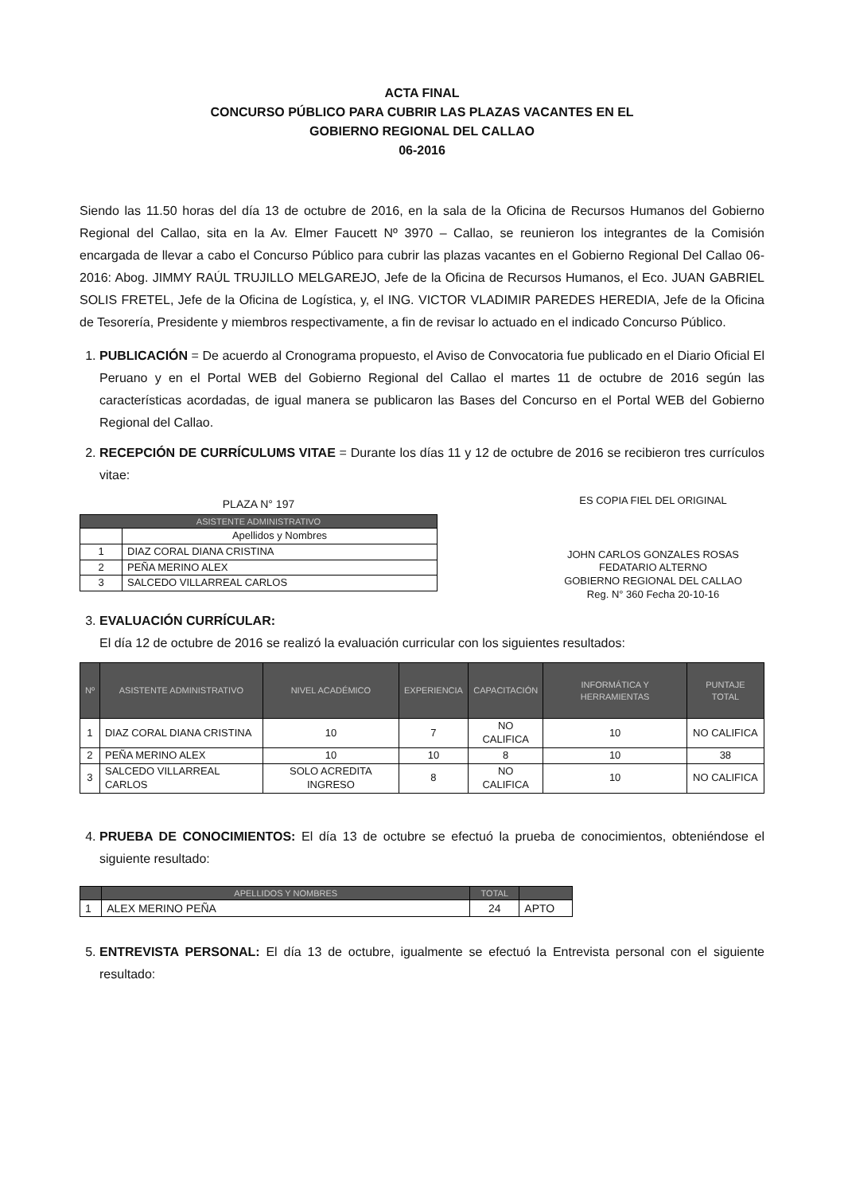ACTA FINAL
CONCURSO PÚBLICO PARA CUBRIR LAS PLAZAS VACANTES EN EL
GOBIERNO REGIONAL DEL CALLAO
06-2016
Siendo las 11.50 horas del día 13 de octubre de 2016, en la sala de la Oficina de Recursos Humanos del Gobierno Regional del Callao, sita en la Av. Elmer Faucett Nº 3970 – Callao, se reunieron los integrantes de la Comisión encargada de llevar a cabo el Concurso Público para cubrir las plazas vacantes en el Gobierno Regional Del Callao 06-2016: Abog. JIMMY RAÚL TRUJILLO MELGAREJO, Jefe de la Oficina de Recursos Humanos, el Eco. JUAN GABRIEL SOLIS FRETEL, Jefe de la Oficina de Logística, y, el ING. VICTOR VLADIMIR PAREDES HEREDIA, Jefe de la Oficina de Tesorería, Presidente y miembros respectivamente, a fin de revisar lo actuado en el indicado Concurso Público.
1. PUBLICACIÓN = De acuerdo al Cronograma propuesto, el Aviso de Convocatoria fue publicado en el Diario Oficial El Peruano y en el Portal WEB del Gobierno Regional del Callao el martes 11 de octubre de 2016 según las características acordadas, de igual manera se publicaron las Bases del Concurso en el Portal WEB del Gobierno Regional del Callao.
2. RECEPCIÓN DE CURRÍCULUMS VITAE = Durante los días 11 y 12 de octubre de 2016 se recibieron tres currículos vitae:
PLAZA N° 197
| ASISTENTE ADMINISTRATIVO | |
| --- | --- |
| | Apellidos y Nombres |
| 1 | DIAZ CORAL DIANA CRISTINA |
| 2 | PEÑA MERINO ALEX |
| 3 | SALCEDO VILLARREAL CARLOS |
ES COPIA FIEL DEL ORIGINAL
JOHN CARLOS GONZALES ROSAS
FEDATARIO ALTERNO
GOBIERNO REGIONAL DEL CALLAO
Reg. N° 360 Fecha 20-10-16
3. EVALUACIÓN CURRÍCULAR:
El día 12 de octubre de 2016 se realizó la evaluación curricular con los siguientes resultados:
| Nº | ASISTENTE ADMINISTRATIVO | NIVEL ACADÉMICO | EXPERIENCIA | CAPACITACIÓN | INFORMÁTICA Y HERRAMIENTAS | PUNTAJE TOTAL |
| --- | --- | --- | --- | --- | --- | --- |
| 1 | DIAZ CORAL DIANA CRISTINA | 10 | 7 | NO CALIFICA | 10 | NO CALIFICA |
| 2 | PEÑA MERINO ALEX | 10 | 10 | 8 | 10 | 38 |
| 3 | SALCEDO VILLARREAL CARLOS | SOLO ACREDITA INGRESO | 8 | NO CALIFICA | 10 | NO CALIFICA |
4. PRUEBA DE CONOCIMIENTOS: El día 13 de octubre se efectuó la prueba de conocimientos, obteniéndose el siguiente resultado:
| | APELLIDOS Y NOMBRES | TOTAL | |
| --- | --- | --- | --- |
| 1 | ALEX MERINO PEÑA | 24 | APTO |
5. ENTREVISTA PERSONAL: El día 13 de octubre, igualmente se efectuó la Entrevista personal con el siguiente resultado: